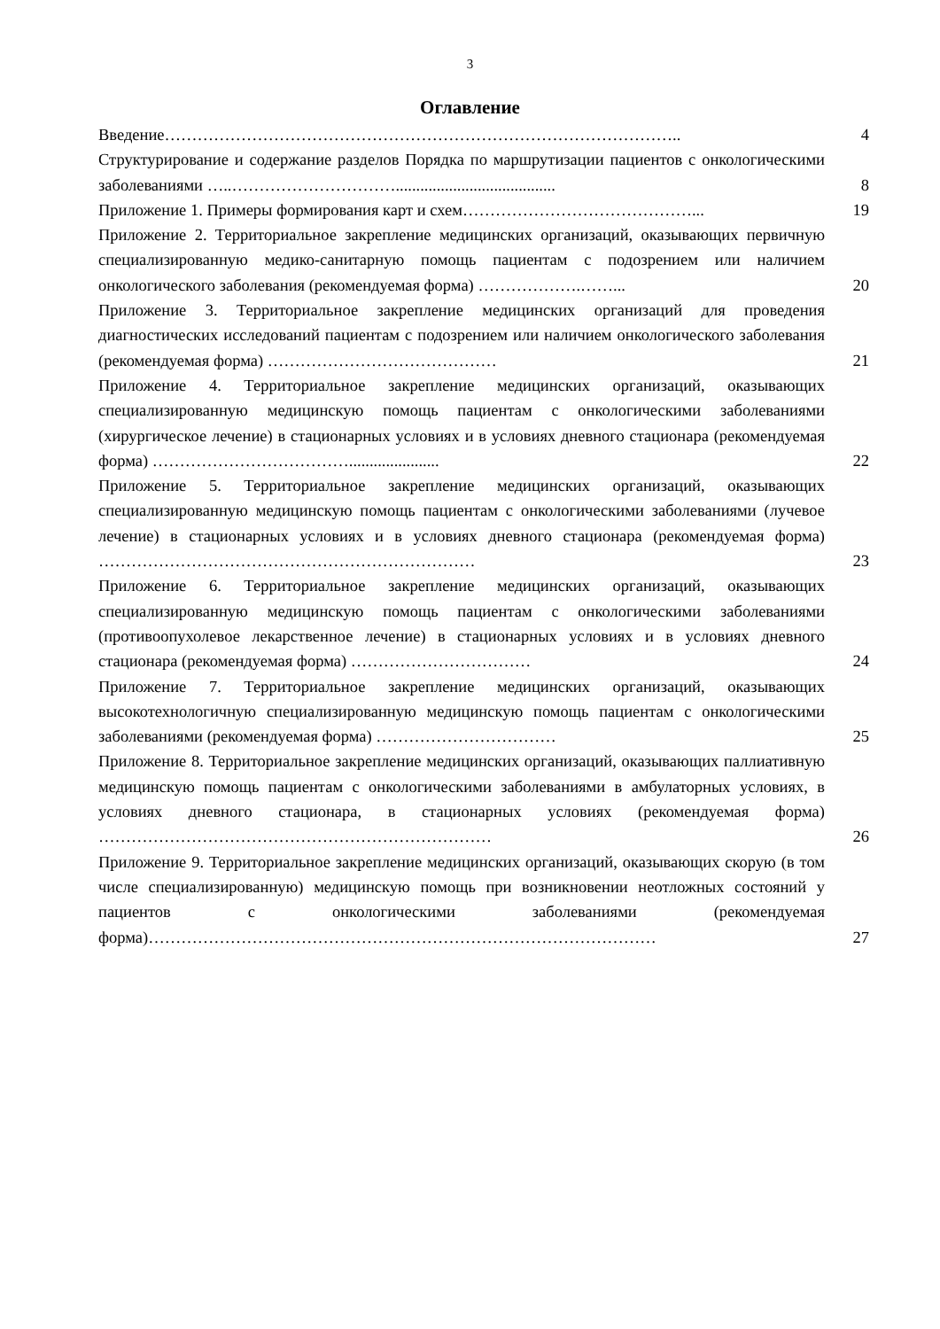3
Оглавление
| Введение………………………………………………………………………………….. | 4 |
| Структурирование и содержание разделов Порядка по маршрутизации пациентов с онкологическими заболеваниями …..…………………………....................................... | 8 |
| Приложение 1. Примеры формирования карт и схем……………………………………... | 19 |
| Приложение 2. Территориальное закрепление медицинских организаций, оказывающих первичную специализированную медико-санитарную помощь пациентам с подозрением или наличием онкологического заболевания (рекомендуемая форма) ……………….……... | 20 |
| Приложение 3. Территориальное закрепление медицинских организаций для проведения диагностических исследований пациентам с подозрением или наличием онкологического заболевания (рекомендуемая форма) …………………………………… | 21 |
| Приложение 4. Территориальное закрепление медицинских организаций, оказывающих специализированную медицинскую помощь пациентам с онкологическими заболеваниями (хирургическое лечение) в стационарных условиях и в условиях дневного стационара (рекомендуемая форма) ………………………………...................... | 22 |
| Приложение 5. Территориальное закрепление медицинских организаций, оказывающих специализированную медицинскую помощь пациентам с онкологическими заболеваниями (лучевое лечение) в стационарных условиях и в условиях дневного стационара (рекомендуемая форма) …………………………………………………………… | 23 |
| Приложение 6. Территориальное закрепление медицинских организаций, оказывающих специализированную медицинскую помощь пациентам с онкологическими заболеваниями (противоопухолевое лекарственное лечение) в стационарных условиях и в условиях дневного стационара (рекомендуемая форма) …………………………… | 24 |
| Приложение 7. Территориальное закрепление медицинских организаций, оказывающих высокотехнологичную специализированную медицинскую помощь пациентам с онкологическими заболеваниями (рекомендуемая форма) …………………………… | 25 |
| Приложение 8. Территориальное закрепление медицинских организаций, оказывающих паллиативную медицинскую помощь пациентам с онкологическими заболеваниями в амбулаторных условиях, в условиях дневного стационара, в стационарных условиях (рекомендуемая форма) ……………………………………………………………… | 26 |
| Приложение 9. Территориальное закрепление медицинских организаций, оказывающих скорую (в том числе специализированную) медицинскую помощь при возникновении неотложных состояний у пациентов с онкологическими заболеваниями (рекомендуемая форма)………………………………………………………………………………… | 27 |